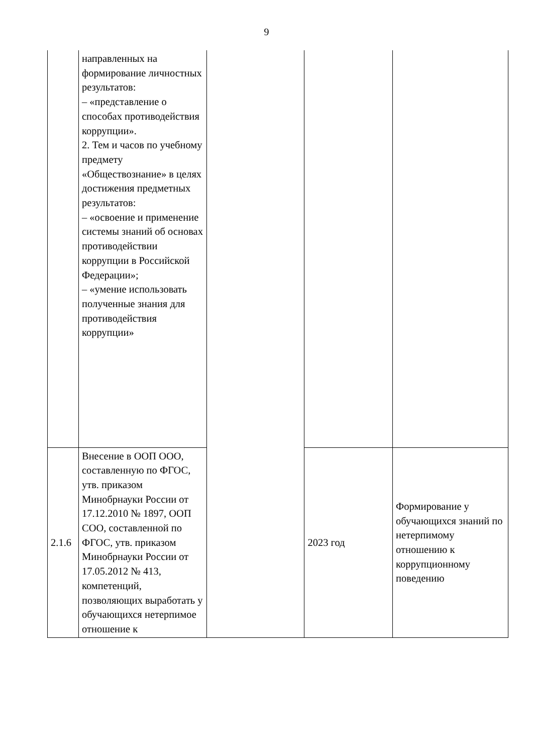9
| | направленных на формирование личностных результатов: – «представление о способах противодействия коррупции». 2. Тем и часов по учебному предмету «Обществознание» в целях достижения предметных результатов: – «освоение и применение системы знаний об основах противодействии коррупции в Российской Федерации»; – «умение использовать полученные знания для противодействия коррупции» | | | |
| 2.1.6 | Внесение в ООП ООО, составленную по ФГОС, утв. приказом Минобрнауки России от 17.12.2010 № 1897, ООП СОО, составленной по ФГОС, утв. приказом Минобрнауки России от 17.05.2012 № 413, компетенций, позволяющих выработать у обучающихся нетерпимое отношение к | | 2023 год | Формирование у обучающихся знаний по нетерпимому отношению к коррупционному поведению |